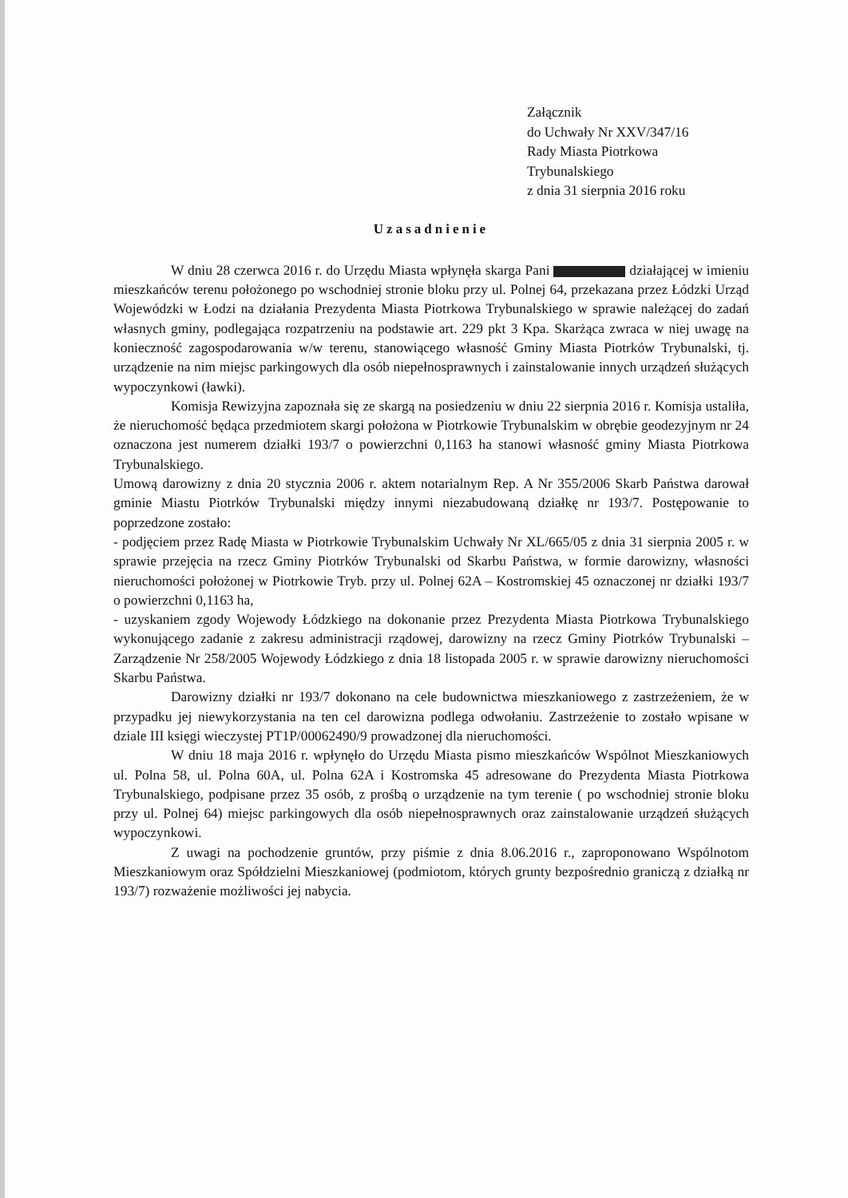Załącznik
do Uchwały Nr XXV/347/16
Rady Miasta Piotrkowa
Trybunalskiego
z dnia 31 sierpnia 2016 roku
Uzasadnienie
W dniu 28 czerwca 2016 r. do Urzędu Miasta wpłynęła skarga Pani działającej w imieniu mieszkańców terenu położonego po wschodniej stronie bloku przy ul. Polnej 64, przekazana przez Łódzki Urząd Wojewódzki w Łodzi na działania Prezydenta Miasta Piotrkowa Trybunalskiego w sprawie należącej do zadań własnych gminy, podlegająca rozpatrzeniu na podstawie art. 229 pkt 3 Kpa. Skarżąca zwraca w niej uwagę na konieczność zagospodarowania w/w terenu, stanowiącego własność Gminy Miasta Piotrków Trybunalski, tj. urządzenie na nim miejsc parkingowych dla osób niepełnosprawnych i zainstalowanie innych urządzeń służących wypoczynkowi (ławki).
Komisja Rewizyjna zapoznała się ze skargą na posiedzeniu w dniu 22 sierpnia 2016 r. Komisja ustaliła, że nieruchomość będąca przedmiotem skargi położona w Piotrkowie Trybunalskim w obrębie geodezyjnym nr 24 oznaczona jest numerem działki 193/7 o powierzchni 0,1163 ha stanowi własność gminy Miasta Piotrkowa Trybunalskiego.
Umową darowizny z dnia 20 stycznia 2006 r. aktem notarialnym Rep. A Nr 355/2006 Skarb Państwa darował gminie Miastu Piotrków Trybunalski między innymi niezabudowaną działkę nr 193/7. Postępowanie to poprzedzone zostało:
- podjęciem przez Radę Miasta w Piotrkowie Trybunalskim Uchwały Nr XL/665/05 z dnia 31 sierpnia 2005 r. w sprawie przejęcia na rzecz Gminy Piotrków Trybunalski od Skarbu Państwa, w formie darowizny, własności nieruchomości położonej w Piotrkowie Tryb. przy ul. Polnej 62A – Kostromskiej 45 oznaczonej nr działki 193/7 o powierzchni 0,1163 ha,
- uzyskaniem zgody Wojewody Łódzkiego na dokonanie przez Prezydenta Miasta Piotrkowa Trybunalskiego wykonującego zadanie z zakresu administracji rządowej, darowizny na rzecz Gminy Piotrków Trybunalski – Zarządzenie Nr 258/2005 Wojewody Łódzkiego z dnia 18 listopada 2005 r. w sprawie darowizny nieruchomości Skarbu Państwa.
Darowizny działki nr 193/7 dokonano na cele budownictwa mieszkaniowego z zastrzeżeniem, że w przypadku jej niewykorzystania na ten cel darowizna podlega odwołaniu. Zastrzeżenie to zostało wpisane w dziale III księgi wieczystej PT1P/00062490/9 prowadzonej dla nieruchomości.
W dniu 18 maja 2016 r. wpłynęło do Urzędu Miasta pismo mieszkańców Wspólnot Mieszkaniowych ul. Polna 58, ul. Polna 60A, ul. Polna 62A i Kostromska 45 adresowane do Prezydenta Miasta Piotrkowa Trybunalskiego, podpisane przez 35 osób, z prośbą o urządzenie na tym terenie ( po wschodniej stronie bloku przy ul. Polnej 64) miejsc parkingowych dla osób niepełnosprawnych oraz zainstalowanie urządzeń służących wypoczynkowi.
Z uwagi na pochodzenie gruntów, przy piśmie z dnia 8.06.2016 r., zaproponowano Wspólnotom Mieszkaniowym oraz Spółdzielni Mieszkaniowej (podmiotom, których grunty bezpośrednio graniczą z działką nr 193/7) rozważenie możliwości jej nabycia.